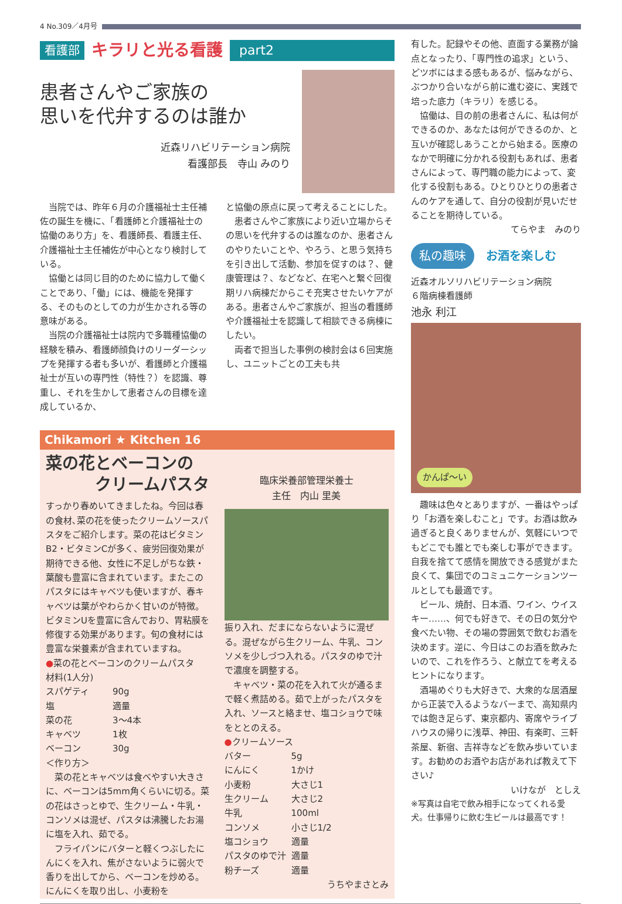4 No.309／4月号
看護部 キラリと光る看護 part2
患者さんやご家族の
思いを代弁するのは誰か
近森リハビリテーション病院
看護部長　寺山 みのり
当院では、昨年６月の介護福祉士主任補佐の誕生を機に、「看護師と介護福祉士の協働のあり方」を、看護師長、看護主任、介護福祉士主任補佐が中心となり検討している。
協働とは同じ目的のために協力して働くことであり、「働」には、機能を発揮する、そのものとしての力が生かされる等の意味がある。
当院の介護福祉士は院内で多職種協働の経験を積み、看護師顔負けのリーダーシップを発揮する者も多いが、看護師と介護福祉士が互いの専門性（特性？）を認識、尊重し、それを生かして患者さんの目標を達成しているか、
と協働の原点に戻って考えることにした。
患者さんやご家族により近い立場からその思いを代弁するのは誰なのか、患者さんのやりたいことや、やろう、と思う気持ちを引き出して活動、参加を促すのは？、健康管理は？、などなど、在宅へと繋ぐ回復期リハ病棟だからこそ充実させたいケアがある。患者さんやご家族が、担当の看護師や介護福祉士を認識して相談できる病棟にしたい。
両者で担当した事例の検討会は６回実施し、ユニットごとの工夫も共
Chikamori ★ Kitchen 16
菜の花とベーコンの
　　　クリームパスタ
すっかり春めいてきましたね。今回は春の食材､菜の花を使ったクリームソースパスタをご紹介します。菜の花はビタミンB2・ビタミンCが多く、疲労回復効果が期待できる他、女性に不足しがちな鉄・葉酸も豊富に含まれています。またこのパスタにはキャベツも使いますが、春キャベツは葉がやわらかく甘いのが特徴。ビタミンUを豊富に含んでおり、胃粘膜を修復する効果があります。旬の食材には豊富な栄養素が含まれていますね。
●菜の花とベーコンのクリームパスタ
材料(1人分)
スパゲティ 90g
塩 適量
菜の花 3～4本
キャベツ 1枚
ベーコン 30g
＜作り方＞
　菜の花とキャベツは食べやすい大きさに、ベーコンは5mm角くらいに切る。菜の花はさっとゆで、生クリーム・牛乳・コンソメは混ぜ、パスタは沸騰したお湯に塩を入れ、茹でる。
　フライパンにバターと軽くつぶしたにんにくを入れ、焦がさないように弱火で香りを出してから、ベーコンを炒める。にんにくを取り出し、小麦粉を
臨床栄養部管理栄養士
主任　内山 里美
振り入れ、だまにならないように混ぜる。混ぜながら生クリーム、牛乳、コンソメを少しづつ入れる。パスタのゆで汁で濃度を調整する。
　キャベツ・菜の花を入れて火が通るまで軽く煮詰める。茹で上がったパスタを入れ、ソースと絡ませ、塩コショウで味をととのえる。
●クリームソース
バター 5g
にんにく 1かけ
小麦粉 大さじ1
生クリーム 大さじ2
牛乳 100ml
コンソメ 小さじ1/2
塩コショウ 適量
パスタのゆで汁 適量
粉チーズ 適量
うちやまさとみ
有した。記録やその他、直面する業務が論点となったり、「専門性の追求」という、どツボにはまる感もあるが、悩みながら、ぶつかり合いながら前に進む姿に、実践で培った底力（キラリ）を感じる。
　協働は、目の前の患者さんに、私は何ができるのか、あなたは何ができるのか、と互いが確認しあうことから始まる。医療のなかで明確に分かれる役割もあれば、患者さんによって、専門職の能力によって、変化する役割もある。ひとりひとりの患者さんのケアを通して、自分の役割が見いだせることを期待している。
てらやま　みのり
私の趣味 お酒を楽しむ
近森オルソリハビリテーション病院
６階病棟看護師
池永 利江
かんぱ～い
　趣味は色々とありますが、一番はやっぱり「お酒を楽しむこと」です。お酒は飲み過ぎると良くありませんが、気軽にいつでもどこでも誰とでも楽しむ事ができます。自我を捨てて感情を開放できる感覚がまた良くて、集団でのコミュニケーションツールとしても最適です。
　ビール、焼酎、日本酒、ワイン、ウイスキー……、何でも好きで、その日の気分や食べたい物、その場の雰囲気で飲むお酒を決めます。逆に、今日はこのお酒を飲みたいので、これを作ろう、と献立てを考えるヒントになります。
　酒場めぐりも大好きで、大衆的な居酒屋から正装で入るようなバーまで、高知県内では飽き足らず、東京都内、寄席やライブハウスの帰りに浅草、神田、有楽町、三軒茶屋、新宿、吉祥寺などを飲み歩いています。お勧めのお酒やお店があれば教えて下さい♪
いけなが　としえ
※写真は自宅で飲み相手になってくれる愛犬。仕事帰りに飲む生ビールは最高です！